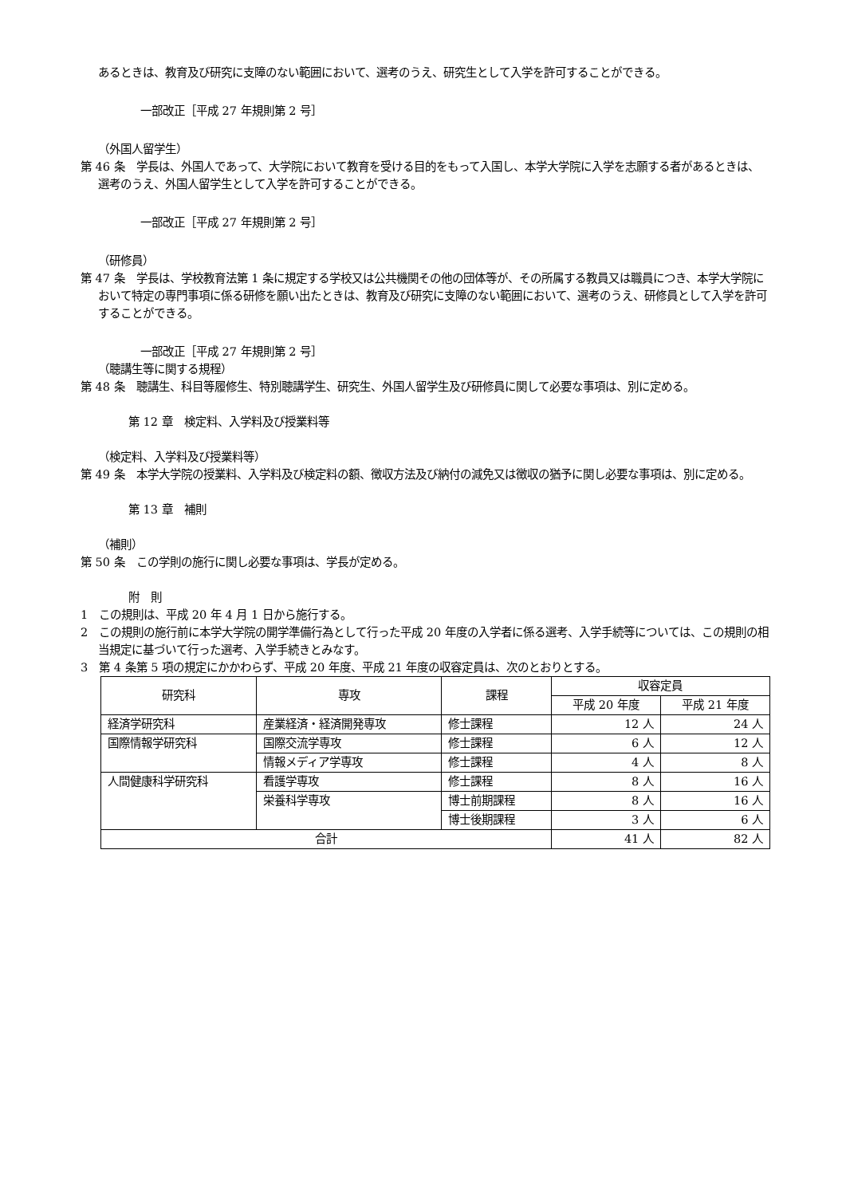あるときは、教育及び研究に支障のない範囲において、選考のうえ、研究生として入学を許可することができる。
一部改正［平成 27 年規則第 2 号］
（外国人留学生）
第 46 条　学長は、外国人であって、大学院において教育を受ける目的をもって入国し、本学大学院に入学を志願する者があるときは、選考のうえ、外国人留学生として入学を許可することができる。
一部改正［平成 27 年規則第 2 号］
（研修員）
第 47 条　学長は、学校教育法第 1 条に規定する学校又は公共機関その他の団体等が、その所属する教員又は職員につき、本学大学院において特定の専門事項に係る研修を願い出たときは、教育及び研究に支障のない範囲において、選考のうえ、研修員として入学を許可することができる。
一部改正［平成 27 年規則第 2 号］
（聴講生等に関する規程）
第 48 条　聴講生、科目等履修生、特別聴講学生、研究生、外国人留学生及び研修員に関して必要な事項は、別に定める。
第 12 章　検定料、入学料及び授業料等
（検定料、入学料及び授業料等）
第 49 条　本学大学院の授業料、入学料及び検定料の額、徴収方法及び納付の減免又は徴収の猶予に関し必要な事項は、別に定める。
第 13 章　補則
（補則）
第 50 条　この学則の施行に関し必要な事項は、学長が定める。
附　則
1　この規則は、平成 20 年 4 月 1 日から施行する。
2　この規則の施行前に本学大学院の開学準備行為として行った平成 20 年度の入学者に係る選考、入学手続等については、この規則の相当規定に基づいて行った選考、入学手続きとみなす。
3　第 4 条第 5 項の規定にかかわらず、平成 20 年度、平成 21 年度の収容定員は、次のとおりとする。
| 研究科 | 専攻 | 課程 | 収容定員 | |
| --- | --- | --- | --- | --- |
| | | | 平成 20 年度 | 平成 21 年度 |
| 経済学研究科 | 産業経済・経済開発専攻 | 修士課程 | 12 人 | 24 人 |
| 国際情報学研究科 | 国際交流学専攻 | 修士課程 | 6 人 | 12 人 |
| | 情報メディア学専攻 | 修士課程 | 4 人 | 8 人 |
| 人間健康科学研究科 | 看護学専攻 | 修士課程 | 8 人 | 16 人 |
| | 栄養科学専攻 | 博士前期課程 | 8 人 | 16 人 |
| | | 博士後期課程 | 3 人 | 6 人 |
| 合計 | | | 41 人 | 82 人 |